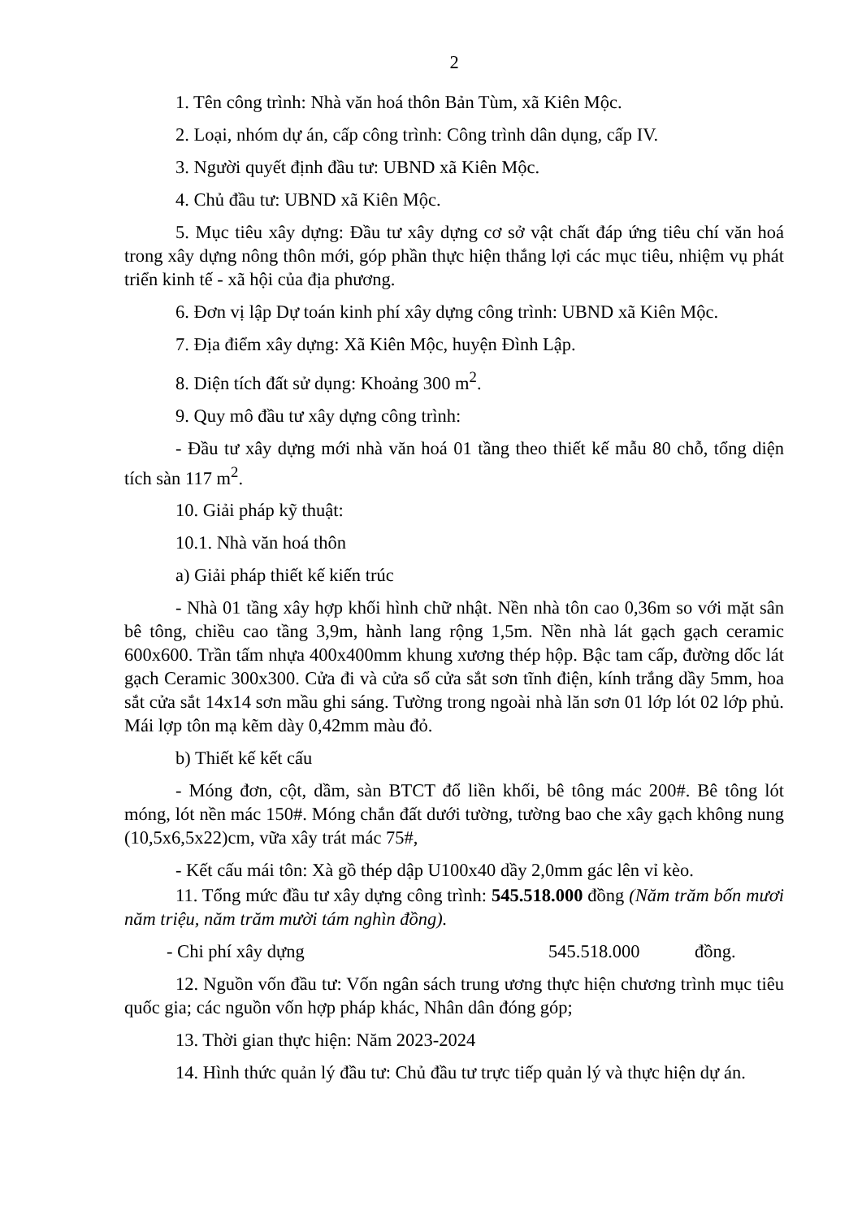2
1. Tên công trình: Nhà văn hoá thôn Bản Tùm, xã Kiên Mộc.
2. Loại, nhóm dự án, cấp công trình: Công trình dân dụng, cấp IV.
3. Người quyết định đầu tư: UBND xã Kiên Mộc.
4. Chủ đầu tư: UBND xã Kiên Mộc.
5. Mục tiêu xây dựng: Đầu tư xây dựng cơ sở vật chất đáp ứng tiêu chí văn hoá trong xây dựng nông thôn mới, góp phần thực hiện thắng lợi các mục tiêu, nhiệm vụ phát triển kinh tế - xã hội của địa phương.
6. Đơn vị lập Dự toán kinh phí xây dựng công trình: UBND xã Kiên Mộc.
7. Địa điểm xây dựng: Xã Kiên Mộc, huyện Đình Lập.
8. Diện tích đất sử dụng: Khoảng 300 m<sup>2</sup>.
9. Quy mô đầu tư xây dựng công trình:
- Đầu tư xây dựng mới nhà văn hoá 01 tầng theo thiết kế mẫu 80 chỗ, tổng diện tích sàn 117 m<sup>2</sup>.
10. Giải pháp kỹ thuật:
10.1. Nhà văn hoá thôn
a) Giải pháp thiết kế kiến trúc
- Nhà 01 tầng xây hợp khối hình chữ nhật. Nền nhà tôn cao 0,36m so với mặt sân bê tông, chiều cao tầng 3,9m, hành lang rộng 1,5m. Nền nhà lát gạch gạch ceramic 600x600. Trần tấm nhựa 400x400mm khung xương thép hộp. Bậc tam cấp, đường dốc lát gạch Ceramic 300x300. Cửa đi và cửa sổ cửa sắt sơn tĩnh điện, kính trắng dầy 5mm, hoa sắt cửa sắt 14x14 sơn mầu ghi sáng. Tường trong ngoài nhà lăn sơn 01 lớp lót 02 lớp phủ. Mái lợp tôn mạ kẽm dày 0,42mm màu đỏ.
b) Thiết kế kết cấu
- Móng đơn, cột, dầm, sàn BTCT đổ liền khối, bê tông mác 200#. Bê tông lót móng, lót nền mác 150#. Móng chắn đất dưới tường, tường bao che xây gạch không nung (10,5x6,5x22)cm, vữa xây trát mác 75#,
- Kết cấu mái tôn: Xà gồ thép dập U100x40 dầy 2,0mm gác lên vỉ kèo.
11. Tổng mức đầu tư xây dựng công trình: 545.518.000 đồng (Năm trăm bốn mươi năm triệu, năm trăm mười tám nghìn đồng).
- Chi phí xây dựng 545.518.000 đồng.
12. Nguồn vốn đầu tư: Vốn ngân sách trung ương thực hiện chương trình mục tiêu quốc gia; các nguồn vốn hợp pháp khác, Nhân dân đóng góp;
13. Thời gian thực hiện: Năm 2023-2024
14. Hình thức quản lý đầu tư: Chủ đầu tư trực tiếp quản lý và thực hiện dự án.